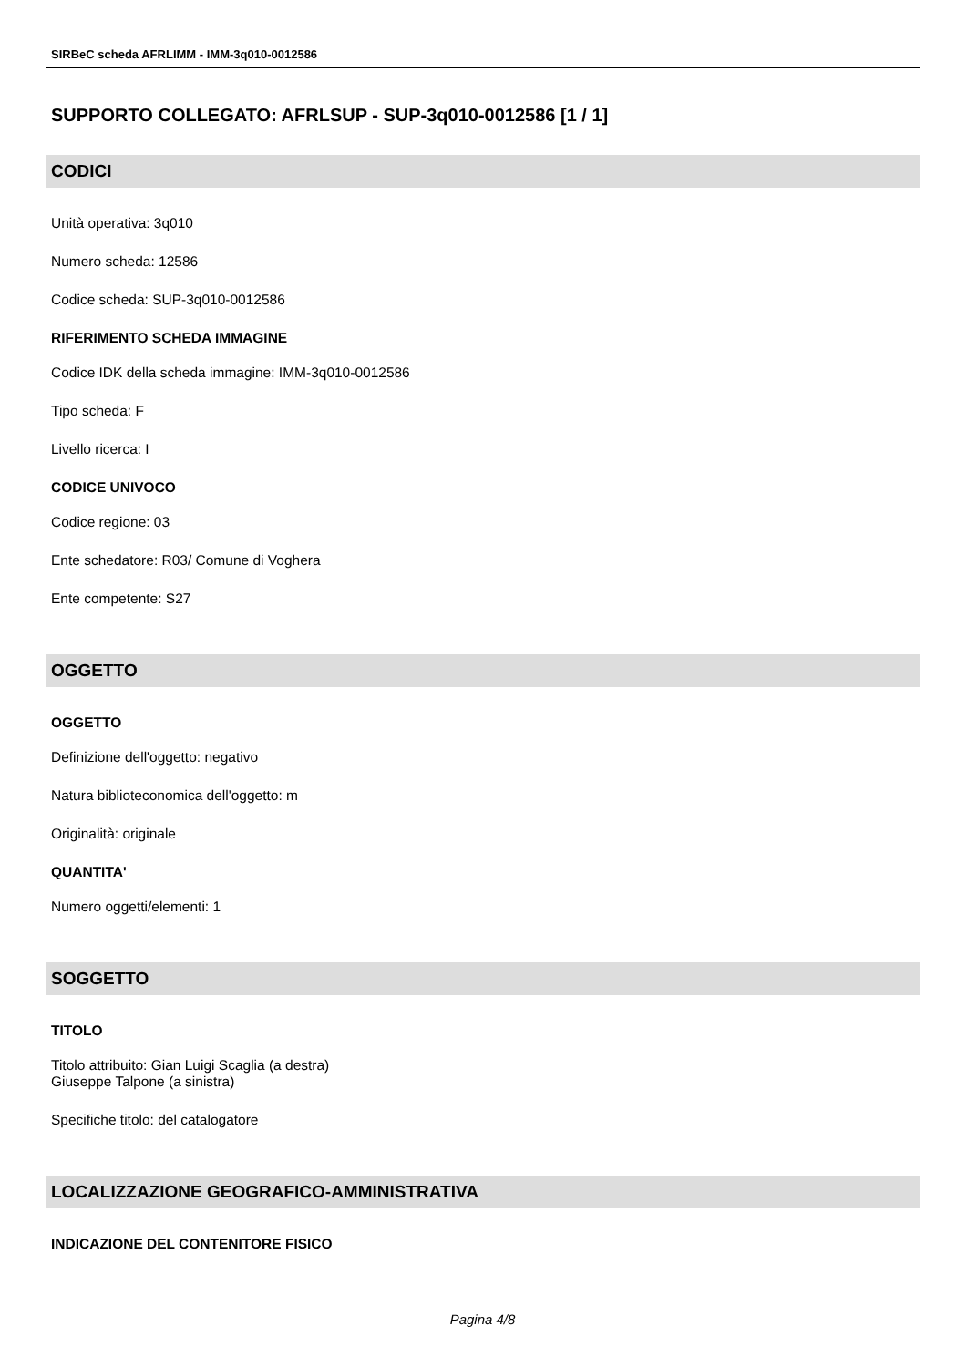SIRBeC scheda AFRLIMM - IMM-3q010-0012586
SUPPORTO COLLEGATO: AFRLSUP - SUP-3q010-0012586 [1 / 1]
CODICI
Unità operativa: 3q010
Numero scheda: 12586
Codice scheda: SUP-3q010-0012586
RIFERIMENTO SCHEDA IMMAGINE
Codice IDK della scheda immagine: IMM-3q010-0012586
Tipo scheda: F
Livello ricerca: I
CODICE UNIVOCO
Codice regione: 03
Ente schedatore: R03/ Comune di Voghera
Ente competente: S27
OGGETTO
OGGETTO
Definizione dell'oggetto: negativo
Natura biblioteconomica dell'oggetto: m
Originalità: originale
QUANTITA'
Numero oggetti/elementi: 1
SOGGETTO
TITOLO
Titolo attribuito: Gian Luigi Scaglia (a destra)
Giuseppe Talpone (a sinistra)
Specifiche titolo: del catalogatore
LOCALIZZAZIONE GEOGRAFICO-AMMINISTRATIVA
INDICAZIONE DEL CONTENITORE FISICO
Pagina 4/8